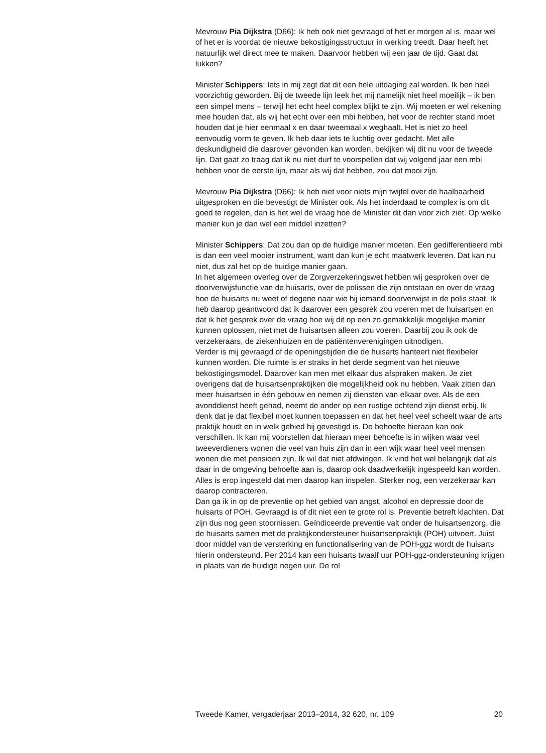Mevrouw Pia Dijkstra (D66): Ik heb ook niet gevraagd of het er morgen al is, maar wel of het er is voordat de nieuwe bekostigingsstructuur in werking treedt. Daar heeft het natuurlijk wel direct mee te maken. Daarvoor hebben wij een jaar de tijd. Gaat dat lukken?
Minister Schippers: Iets in mij zegt dat dit een hele uitdaging zal worden. Ik ben heel voorzichtig geworden. Bij de tweede lijn leek het mij namelijk niet heel moeilijk – ik ben een simpel mens – terwijl het echt heel complex blijkt te zijn. Wij moeten er wel rekening mee houden dat, als wij het echt over een mbi hebben, het voor de rechter stand moet houden dat je hier eenmaal x en daar tweemaal x weghaalt. Het is niet zo heel eenvoudig vorm te geven. Ik heb daar iets te luchtig over gedacht. Met alle deskundigheid die daarover gevonden kan worden, bekijken wij dit nu voor de tweede lijn. Dat gaat zo traag dat ik nu niet durf te voorspellen dat wij volgend jaar een mbi hebben voor de eerste lijn, maar als wij dat hebben, zou dat mooi zijn.
Mevrouw Pia Dijkstra (D66): Ik heb niet voor niets mijn twijfel over de haalbaarheid uitgesproken en die bevestigt de Minister ook. Als het inderdaad te complex is om dit goed te regelen, dan is het wel de vraag hoe de Minister dit dan voor zich ziet. Op welke manier kun je dan wel een middel inzetten?
Minister Schippers: Dat zou dan op de huidige manier moeten. Een gedifferentieerd mbi is dan een veel mooier instrument, want dan kun je echt maatwerk leveren. Dat kan nu niet, dus zal het op de huidige manier gaan.
In het algemeen overleg over de Zorgverzekeringswet hebben wij gesproken over de doorverwijsfunctie van de huisarts, over de polissen die zijn ontstaan en over de vraag hoe de huisarts nu weet of degene naar wie hij iemand doorverwijst in de polis staat. Ik heb daarop geantwoord dat ik daarover een gesprek zou voeren met de huisartsen en dat ik het gesprek over de vraag hoe wij dit op een zo gemakkelijk mogelijke manier kunnen oplossen, niet met de huisartsen alleen zou voeren. Daarbij zou ik ook de verzekeraars, de ziekenhuizen en de patiëntenverenigingen uitnodigen.
Verder is mij gevraagd of de openingstijden die de huisarts hanteert niet flexibeler kunnen worden. Die ruimte is er straks in het derde segment van het nieuwe bekostigingsmodel. Daarover kan men met elkaar dus afspraken maken. Je ziet overigens dat de huisartsenpraktijken die mogelijkheid ook nu hebben. Vaak zitten dan meer huisartsen in één gebouw en nemen zij diensten van elkaar over. Als de een avonddienst heeft gehad, neemt de ander op een rustige ochtend zijn dienst erbij. Ik denk dat je dat flexibel moet kunnen toepassen en dat het heel veel scheelt waar de arts praktijk houdt en in welk gebied hij gevestigd is. De behoefte hieraan kan ook verschillen. Ik kan mij voorstellen dat hieraan meer behoefte is in wijken waar veel tweeverdieners wonen die veel van huis zijn dan in een wijk waar heel veel mensen wonen die met pensioen zijn. Ik wil dat niet afdwingen. Ik vind het wel belangrijk dat als daar in de omgeving behoefte aan is, daarop ook daadwerkelijk ingespeeld kan worden. Alles is erop ingesteld dat men daarop kan inspelen. Sterker nog, een verzekeraar kan daarop contracteren.
Dan ga ik in op de preventie op het gebied van angst, alcohol en depressie door de huisarts of POH. Gevraagd is of dit niet een te grote rol is. Preventie betreft klachten. Dat zijn dus nog geen stoornissen. Geïndiceerde preventie valt onder de huisartsenzorg, die de huisarts samen met de praktijkondersteuner huisartsenpraktijk (POH) uitvoert. Juist door middel van de versterking en functionalisering van de POH-ggz wordt de huisarts hierin ondersteund. Per 2014 kan een huisarts twaalf uur POH-ggz-ondersteuning krijgen in plaats van de huidige negen uur. De rol
Tweede Kamer, vergaderjaar 2013–2014, 32 620, nr. 109 20